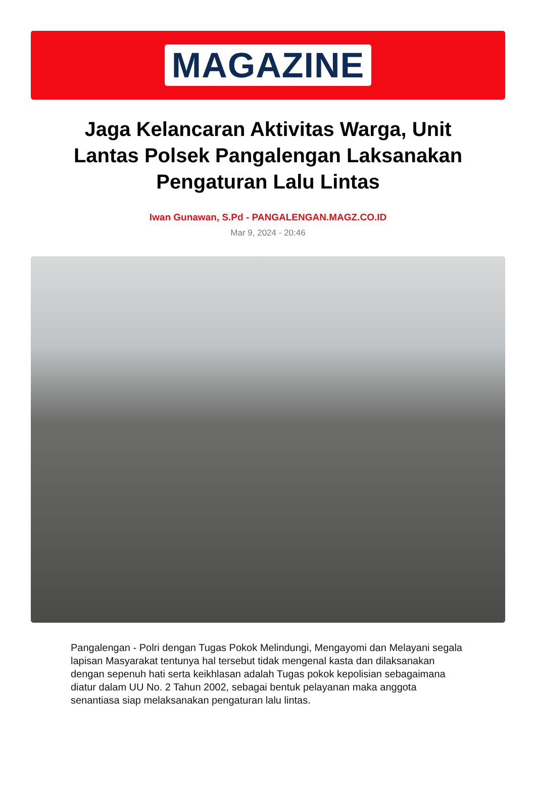MAGAZINE
Jaga Kelancaran Aktivitas Warga, Unit Lantas Polsek Pangalengan Laksanakan Pengaturan Lalu Lintas
Iwan Gunawan, S.Pd - PANGALENGAN.MAGZ.CO.ID
Mar 9, 2024 - 20:46
Pangalengan - Polri dengan Tugas Pokok Melindungi, Mengayomi dan Melayani segala lapisan Masyarakat tentunya hal tersebut tidak mengenal kasta dan dilaksanakan dengan sepenuh hati serta keikhlasan adalah Tugas pokok kepolisian sebagaimana diatur dalam UU No. 2 Tahun 2002, sebagai bentuk pelayanan maka anggota senantiasa siap melaksanakan pengaturan lalu lintas.